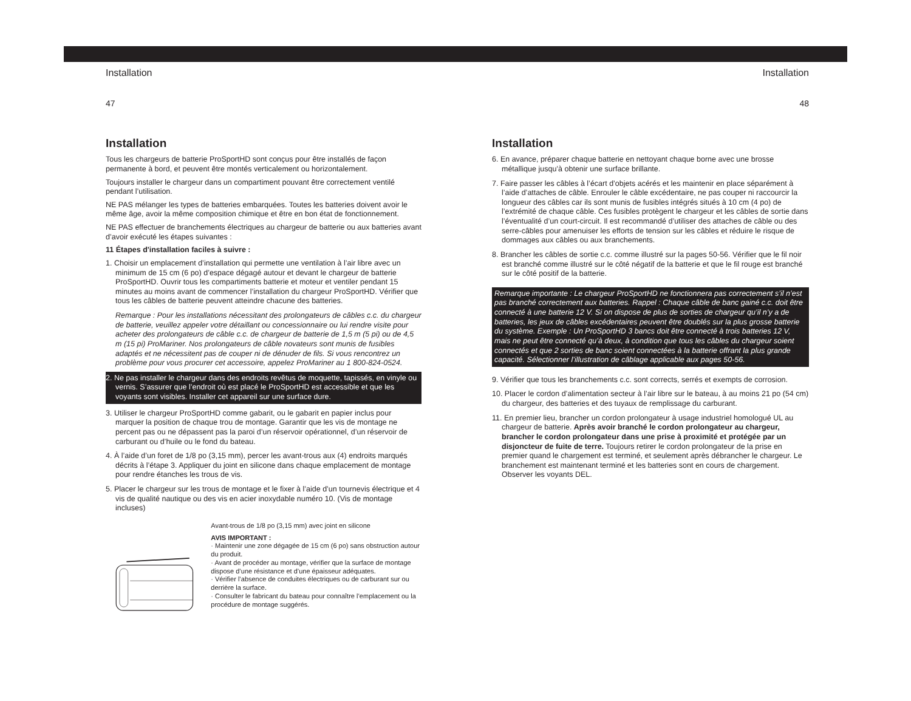Installation
47
Installation
Tous les chargeurs de batterie ProSportHD sont conçus pour être installés de façon permanente à bord, et peuvent être montés verticalement ou horizontalement.
Toujours installer le chargeur dans un compartiment pouvant être correctement ventilé pendant l’utilisation.
NE PAS mélanger les types de batteries embarquées. Toutes les batteries doivent avoir le même âge, avoir la même composition chimique et être en bon état de fonctionnement.
NE PAS effectuer de branchements électriques au chargeur de batterie ou aux batteries avant d’avoir exécuté les étapes suivantes :
11 Étapes d'installation faciles à suivre :
1. Choisir un emplacement d’installation qui permette une ventilation à l’air libre avec un minimum de 15 cm (6 po) d’espace dégagé autour et devant le chargeur de batterie ProSportHD. Ouvrir tous les compartiments batterie et moteur et ventiler pendant 15 minutes au moins avant de commencer l’installation du chargeur ProSportHD. Vérifier que tous les câbles de batterie peuvent atteindre chacune des batteries.
Remarque : Pour les installations nécessitant des prolongateurs de câbles c.c. du chargeur de batterie, veuillez appeler votre détaillant ou concessionnaire ou lui rendre visite pour acheter des prolongateurs de câble c.c. de chargeur de batterie de 1,5 m (5 pi) ou de 4,5 m (15 pi) ProMariner. Nos prolongateurs de câble novateurs sont munis de fusibles adaptés et ne nécessitent pas de couper ni de dénuder de fils. Si vous rencontrez un problème pour vous procurer cet accessoire, appelez ProMariner au 1 800-824-0524.
2. Ne pas installer le chargeur dans des endroits revêtus de moquette, tapissés, en vinyle ou vernis. S’assurer que l’endroit où est placé le ProSportHD est accessible et que les voyants sont visibles. Installer cet appareil sur une surface dure.
3. Utiliser le chargeur ProSportHD comme gabarit, ou le gabarit en papier inclus pour marquer la position de chaque trou de montage. Garantir que les vis de montage ne percent pas ou ne dépassent pas la paroi d’un réservoir opérationnel, d’un réservoir de carburant ou d’huile ou le fond du bateau.
4. À l’aide d’un foret de 1/8 po (3,15 mm), percer les avant-trous aux (4) endroits marqués décrits à l’étape 3. Appliquer du joint en silicone dans chaque emplacement de montage pour rendre étanches les trous de vis.
5. Placer le chargeur sur les trous de montage et le fixer à l’aide d’un tournevis électrique et 4 vis de qualité nautique ou des vis en acier inoxydable numéro 10. (Vis de montage incluses)
Avant-trous de 1/8 po (3,15 mm) avec joint en silicone
AVIS IMPORTANT :
· Maintenir une zone dégagée de 15 cm (6 po) sans obstruction autour du produit.
· Avant de procéder au montage, vérifier que la surface de montage dispose d’une résistance et d’une épaisseur adéquates.
· Vérifier l’absence de conduites électriques ou de carburant sur ou derrière la surface.
· Consulter le fabricant du bateau pour connaître l’emplacement ou la procédure de montage suggérés.
Installation
48
Installation
6. En avance, préparer chaque batterie en nettoyant chaque borne avec une brosse métallique jusqu’à obtenir une surface brillante.
7. Faire passer les câbles à l’écart d’objets acérés et les maintenir en place séparément à l’aide d’attaches de câble. Enrouler le câble excédentaire, ne pas couper ni raccourcir la longueur des câbles car ils sont munis de fusibles intégrés situés à 10 cm (4 po) de l’extrémité de chaque câble. Ces fusibles protègent le chargeur et les câbles de sortie dans l’éventualité d’un court-circuit. Il est recommandé d’utiliser des attaches de câble ou des serre-câbles pour amenuiser les efforts de tension sur les câbles et réduire le risque de dommages aux câbles ou aux branchements.
8. Brancher les câbles de sortie c.c. comme illustré sur la pages 50-56. Vérifier que le fil noir est branché comme illustré sur le côté négatif de la batterie et que le fil rouge est branché sur le côté positif de la batterie.
Remarque importante : Le chargeur ProSportHD ne fonctionnera pas correctement s’il n’est pas branché correctement aux batteries. Rappel : Chaque câble de banc gainé c.c. doit être connecté à une batterie 12 V. Si on dispose de plus de sorties de chargeur qu’il n’y a de batteries, les jeux de câbles excédentaires peuvent être doublés sur la plus grosse batterie du système. Exemple : Un ProSportHD 3 bancs doit être connecté à trois batteries 12 V, mais ne peut être connecté qu’à deux, à condition que tous les câbles du chargeur soient connectés et que 2 sorties de banc soient connectées à la batterie offrant la plus grande capacité. Sélectionner l’illustration de câblage applicable aux pages 50-56.
9. Vérifier que tous les branchements c.c. sont corrects, serrés et exempts de corrosion.
10. Placer le cordon d’alimentation secteur à l’air libre sur le bateau, à au moins 21 po (54 cm) du chargeur, des batteries et des tuyaux de remplissage du carburant.
11. En premier lieu, brancher un cordon prolongateur à usage industriel homologué UL au chargeur de batterie. Après avoir branché le cordon prolongateur au chargeur, brancher le cordon prolongateur dans une prise à proximité et protégée par un disjoncteur de fuite de terre. Toujours retirer le cordon prolongateur de la prise en premier quand le chargement est terminé, et seulement après débrancher le chargeur. Le branchement est maintenant terminé et les batteries sont en cours de chargement. Observer les voyants DEL.